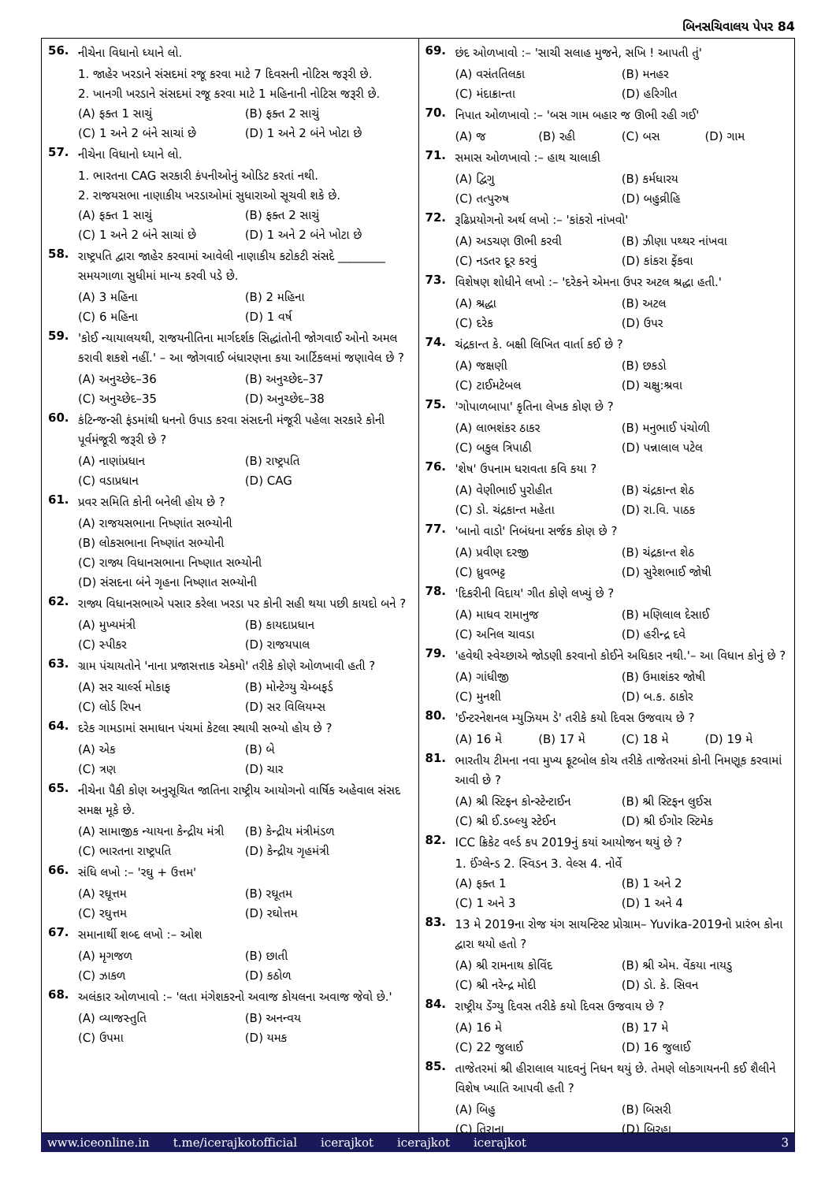બિનસચિવાલય પેપર 84
56.
નીચેના વિધાનો ધ્યાને લો.
1. જાહેર ખરડાને સંસદમાં રજૂ કરવા માટે 7 દિવસની નોટિસ જરૂરી છે.
2. ખાનગી ખરડાને સંસદમાં રજૂ કરવા માટે 1 મહિનાની નોટિસ જરૂરી છે.
(A) ફક્ત 1 સાચું
(B) ફક્ત 2 સાચું
(C) 1 અને 2 બંને સાચાં છે
(D) 1 અને 2 બંને ખોટા છે
57.
નીચેના વિધાનો ધ્યાને લો.
1. ભારતના CAG સરકારી કંપનીઓનું ઓડિટ કરતાં નથી.
2. રાજયસભા નાણાકીય ખરડાઓમાં સુધારાઓ સૂચવી શકે છે.
(A) ફક્ત 1 સાચું
(B) ફક્ત 2 સાચું
(C) 1 અને 2 બંને સાચાં છે
(D) 1 અને 2 બંને ખોટા છે
58.
રાષ્ટ્રપતિ દ્વારા જાહેર કરવામાં આવેલી નાણાકીય કટોકટી સંસદે ________ સમયગાળા સુધીમાં માન્ય કરવી પડે છે.
(A) 3 મહિના
(B) 2 મહિના
(C) 6 મહિના
(D) 1 વર્ષ
59.
'કોઈ ન્યાયાલયથી, રાજયનીતિના માર્ગદર્શક સિદ્ધાંતોની જોગવાઈ ઓનો અમલ કરાવી શકશે નહીં.' – આ જોગવાઈ બંધારણના કયા આર્ટિકલમાં જણાવેલ છે ?
(A) અનુચ્છેદ–36
(B) અનુચ્છેદ–37
(C) અનુચ્છેદ–35
(D) અનુચ્છેદ–38
60.
કંટિન્જન્સી ફંડમાંથી ધનનો ઉપાડ કરવા સંસદની મંજૂરી પહેલા સરકારે કોની પૂર્વમંજૂરી જરૂરી છે ?
(A) નાણાંપ્રધાન
(B) રાષ્ટ્રપતિ
(C) વડાપ્રધાન
(D) CAG
61.
પ્રવર સમિતિ કોની બનેલી હોય છે ?
(A) રાજયસભાના નિષ્ણાંત સભ્યોની
(B) લોકસભાના નિષ્ણાંત સભ્યોની
(C) રાજ્ય વિધાનસભાના નિષ્ણાત સભ્યોની
(D) સંસદના બંને ગૃહના નિષ્ણાત સભ્યોની
62.
રાજ્ય વિધાનસભાએ પસાર કરેલા ખરડા પર કોની સહી થયા પછી કાયદો બને ?
(A) મુખ્યમંત્રી
(B) કાયદાપ્રધાન
(C) સ્પીકર
(D) રાજયપાલ
63.
ગ્રામ પંચાયતોને 'નાના પ્રજાસત્તાક એકમો' તરીકે કોણે ઓળખાવી હતી ?
(A) સર ચાર્લ્સ મોકાફ
(B) મોન્ટેગ્યુ ચેમ્બફર્ડ
(C) લોર્ડ રિપન
(D) સર વિલિયમ્સ
64.
દરેક ગામડામાં સમાધાન પંચમાં કેટલા સ્થાયી સભ્યો હોય છે ?
(A) એક
(B) બે
(C) ત્રણ
(D) ચાર
65.
નીચેના પૈકી કોણ અનુસૂચિત જાતિના રાષ્ટ્રીય આયોગનો વાર્ષિક અહેવાલ સંસદ સમક્ષ મૂકે છે.
(A) સામાજીક ન્યાયના કેન્દ્રીય મંત્રી
(B) કેન્દ્રીય મંત્રીમંડળ
(C) ભારતના રાષ્ટ્રપતિ
(D) કેન્દ્રીય ગૃહમંત્રી
66.
સંધિ લખો :– 'રઘુ + ઉત્તમ'
(A) રઘૂત્તમ
(B) રઘૂતમ
(C) રઘુત્તમ
(D) રઘોત્તમ
67.
સમાનાર્થી શબ્દ લખો :– ઓશ
(A) મૃગજળ
(B) છાતી
(C) ઝાકળ
(D) કઠોળ
68.
અલંકાર ઓળખાવો :– 'લતા મંગેશકરનો અવાજ કોયલના અવાજ જેવો છે.'
(A) વ્યાજસ્તુતિ
(B) અનન્વય
(C) ઉપમા
(D) યમક
69.
છંદ ઓળખાવો :– 'સાચી સલાહ મુજને, સખિ ! આપતી તું'
(A) વસંતતિલકા
(B) મનહર
(C) મંદાક્રાન્તા
(D) હરિગીત
70.
નિપાત ઓળખાવો :– 'બસ ગામ બહાર જ ઊભી રહી ગઈ'
(A) જ
(B) રહી
(C) બસ
(D) ગામ
71.
સમાસ ઓળખાવો :– હાથ ચાલાકી
(A) દ્વિગુ
(B) કર્મધારય
(C) તત્પુરુષ
(D) બહુવ્રીહિ
72.
રૂઢિપ્રયોગનો અર્થ લખો :– 'કાંકરો નાંખવો'
(A) અડચણ ઊભી કરવી
(B) ઝીણા પથ્થર નાંખવા
(C) નડતર દૂર કરવું
(D) કાંકરા ફેંકવા
73.
વિશેષણ શોધીને લખો :– 'દરેકને એમના ઉપર અટલ શ્રદ્ધા હતી.'
(A) શ્રદ્ધા
(B) અટલ
(C) દરેક
(D) ઉપર
74.
ચંદ્રકાન્ત કે. બક્ષી લિખિત વાર્તા કઈ છે ?
(A) જક્ષણી
(B) છકડો
(C) ટાઈમટેબલ
(D) ચક્ષુ:શ્રવા
75.
'ગોપાળબાપા' કૃતિના લેખક કોણ છે ?
(A) લાભશંકર ઠાકર
(B) મનુભાઈ પંચોળી
(C) બકુલ ત્રિપાઠી
(D) પન્નાલાલ પટેલ
76.
'શેષ' ઉપનામ ધરાવતા કવિ કયા ?
(A) વેણીભાઈ પુરોહીત
(B) ચંદ્રકાન્ત શેઠ
(C) ડો. ચંદ્રકાન્ત મહેતા
(D) રા.વિ. પાઠક
77.
'બાનો વાડો' નિબંધના સર્જક કોણ છે ?
(A) પ્રવીણ દરજી
(B) ચંદ્રકાન્ત શેઠ
(C) ધ્રુવભટ્ટ
(D) સુરેશભાઈ જોષી
78.
'દિકરીની વિદાય' ગીત કોણે લખ્યું છે ?
(A) માધવ રામાનુજ
(B) મણિલાલ દેસાઈ
(C) અનિલ ચાવડા
(D) હરીન્દ્ર દવે
79.
'હવેથી સ્વેચ્છાએ જોડણી કરવાનો કોઈને અધિકાર નથી.'– આ વિધાન કોનું છે ?
(A) ગાંધીજી
(B) ઉમાશંકર જોષી
(C) મુનશી
(D) બ.ક. ઠાકોર
80.
'ઈન્ટરનેશનલ મ્યુઝિયમ ડે' તરીકે કયો દિવસ ઉજવાય છે ?
(A) 16 મે
(B) 17 મે
(C) 18 મે
(D) 19 મે
81.
ભારતીય ટીમના નવા મુખ્ય ફૂટબોલ કોચ તરીકે તાજેતરમાં કોની નિમણૂક કરવામાં આવી છે ?
(A) શ્રી સ્ટિફન કોન્સ્ટેન્ટાઈન
(B) શ્રી સ્ટિફન લુઈસ
(C) શ્રી ઈ.ડબ્લ્યુ સ્ટેઈન
(D) શ્રી ઈગોર સ્ટિમેક
82.
ICC ક્રિકેટ વર્લ્ડ કપ 2019નું કયાં આયોજન થયું છે ?
1. ઈંગ્લેન્ડ 2. સ્વિડન 3. વેલ્સ 4. નોર્વે
(A) ફક્ત 1
(B) 1 અને 2
(C) 1 અને 3
(D) 1 અને 4
83.
13 મે 2019ના રોજ યંગ સાયન્ટિસ્ટ પ્રોગ્રામ– Yuvika-2019નો પ્રારંભ કોના દ્વારા થયો હતો ?
(A) શ્રી રામનાથ કોવિંદ
(B) શ્રી એમ. વેંકયા નાયડુ
(C) શ્રી નરેન્દ્ર મોદી
(D) ડો. કે. સિવન
84.
રાષ્ટ્રીય ડેંગ્યુ દિવસ તરીકે કયો દિવસ ઉજવાય છે ?
(A) 16 મે
(B) 17 મે
(C) 22 જુલાઈ
(D) 16 જુલાઈ
85.
તાજેતરમાં શ્રી હીરાલાલ યાદવનું નિધન થયું છે. તેમણે લોકગાયનની કઈ શૈલીને વિશેષ ખ્યાતિ આપવી હતી ?
(A) બિહુ
(B) બિસરી
(C) તિરાના
(D) બિરહા
www.iceonline.in t.me/icerajkotofficial icerajkot icerajkot icerajkot 3